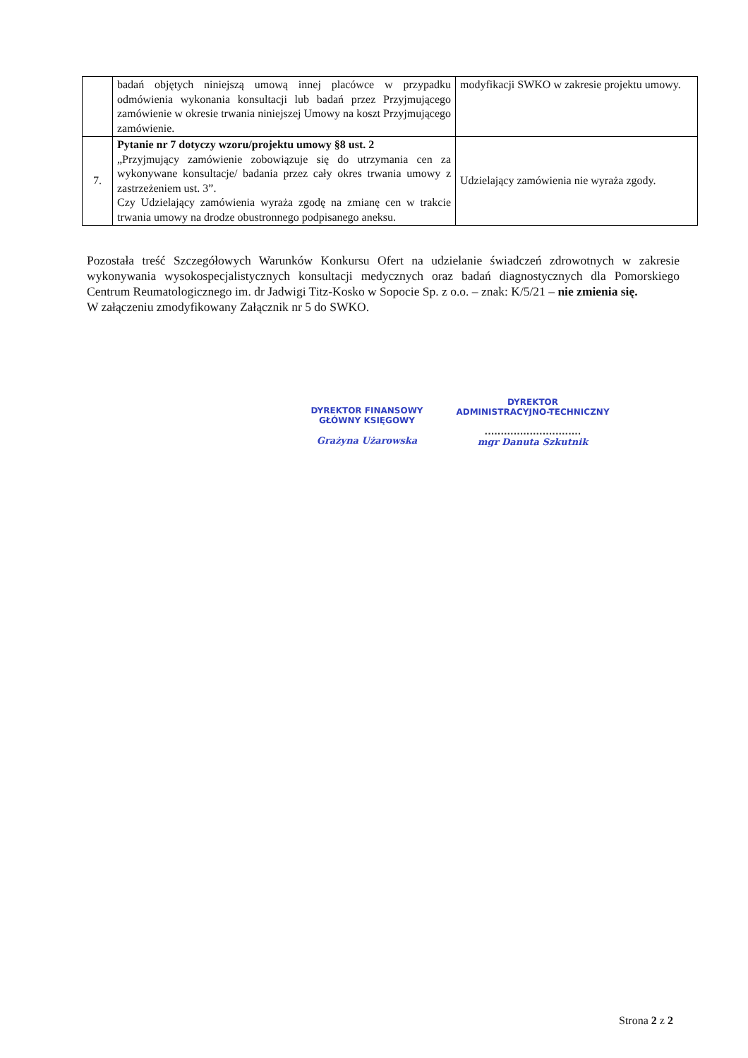| | badań objętych niniejszą umową innej placówce w przypadku odmówienia wykonania konsultacji lub badań przez Przyjmującego zamówienie w okresie trwania niniejszej Umowy na koszt Przyjmującego zamówienie. | modyfikacji SWKO w zakresie projektu umowy. |
| 7. | Pytanie nr 7 dotyczy wzoru/projektu umowy §8 ust. 2 „Przyjmujący zamówienie zobowiązuje się do utrzymania cen za wykonywane konsultacje/ badania przez cały okres trwania umowy z zastrzeżeniem ust. 3”. Czy Udzielający zamówienia wyraża zgodę na zmianę cen w trakcie trwania umowy na drodze obustronnego podpisanego aneksu. | Udzielający zamówienia nie wyraża zgody. |
Pozostała treść Szczegółowych Warunków Konkursu Ofert na udzielanie świadczeń zdrowotnych w zakresie wykonywania wysokospecjalistycznych konsultacji medycznych oraz badań diagnostycznych dla Pomorskiego Centrum Reumatologicznego im. dr Jadwigi Titz-Kosko w Sopocie Sp. z o.o. – znak: K/5/21 – nie zmienia się.
W załączeniu zmodyfikowany Załącznik nr 5 do SWKO.
DYREKTOR FINANSOWY
GŁÓWNY KSIĘGOWY
Grażyna Użarowska
DYREKTOR
ADMINISTRACYJNO-TECHNICZNY
..............................
mgr Danuta Szkutnik
Strona 2 z 2